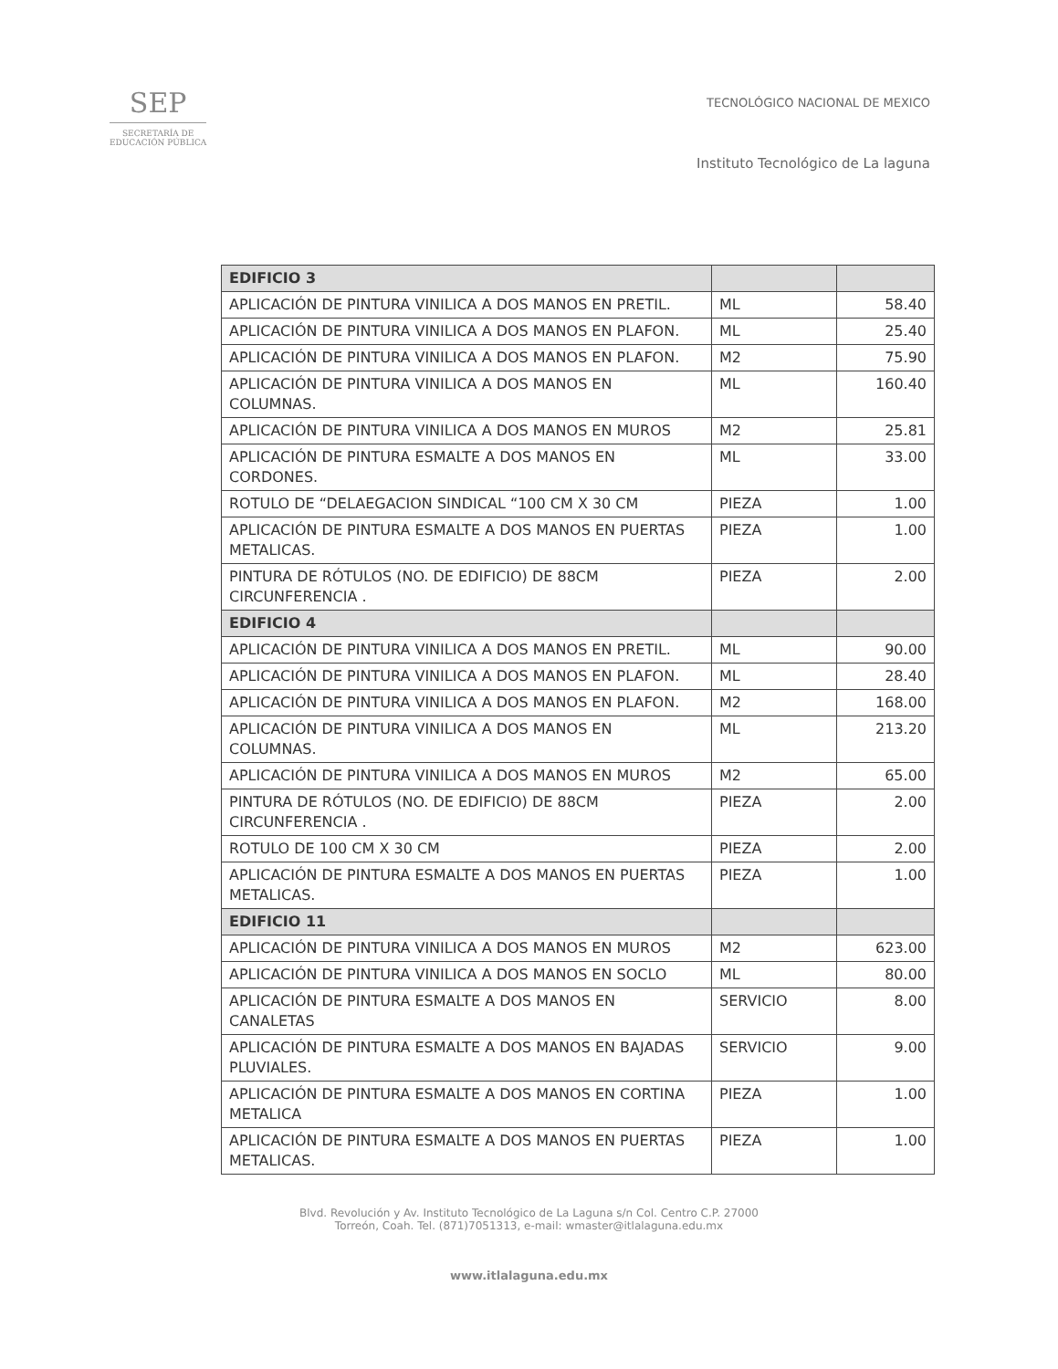SEP
SECRETARÍA DE
EDUCACIÓN PÚBLICA
TECNOLÓGICO NACIONAL DE MEXICO
Instituto Tecnológico de La laguna
| EDIFICIO 3 | | |
| APLICACIÓN DE PINTURA VINILICA A DOS MANOS EN PRETIL. | ML | 58.40 |
| APLICACIÓN DE PINTURA VINILICA A DOS MANOS EN PLAFON. | ML | 25.40 |
| APLICACIÓN DE PINTURA VINILICA A DOS MANOS EN PLAFON. | M2 | 75.90 |
| APLICACIÓN DE PINTURA VINILICA A DOS MANOS EN COLUMNAS. | ML | 160.40 |
| APLICACIÓN DE PINTURA VINILICA A DOS MANOS EN MUROS | M2 | 25.81 |
| APLICACIÓN DE PINTURA ESMALTE A DOS MANOS EN CORDONES. | ML | 33.00 |
| ROTULO DE “DELAEGACION SINDICAL “100 CM X 30 CM | PIEZA | 1.00 |
| APLICACIÓN DE PINTURA ESMALTE A DOS MANOS EN PUERTAS METALICAS. | PIEZA | 1.00 |
| PINTURA DE RÓTULOS (NO. DE EDIFICIO) DE 88CM CIRCUNFERENCIA . | PIEZA | 2.00 |
| EDIFICIO 4 | | |
| APLICACIÓN DE PINTURA VINILICA A DOS MANOS EN PRETIL. | ML | 90.00 |
| APLICACIÓN DE PINTURA VINILICA A DOS MANOS EN PLAFON. | ML | 28.40 |
| APLICACIÓN DE PINTURA VINILICA A DOS MANOS EN PLAFON. | M2 | 168.00 |
| APLICACIÓN DE PINTURA VINILICA A DOS MANOS EN COLUMNAS. | ML | 213.20 |
| APLICACIÓN DE PINTURA VINILICA A DOS MANOS EN MUROS | M2 | 65.00 |
| PINTURA DE RÓTULOS (NO. DE EDIFICIO) DE 88CM CIRCUNFERENCIA . | PIEZA | 2.00 |
| ROTULO DE 100 CM X 30 CM | PIEZA | 2.00 |
| APLICACIÓN DE PINTURA ESMALTE A DOS MANOS EN PUERTAS METALICAS. | PIEZA | 1.00 |
| EDIFICIO 11 | | |
| APLICACIÓN DE PINTURA VINILICA A DOS MANOS EN MUROS | M2 | 623.00 |
| APLICACIÓN DE PINTURA VINILICA A DOS MANOS EN SOCLO | ML | 80.00 |
| APLICACIÓN DE PINTURA ESMALTE A DOS MANOS EN CANALETAS | SERVICIO | 8.00 |
| APLICACIÓN DE PINTURA ESMALTE A DOS MANOS EN BAJADAS PLUVIALES. | SERVICIO | 9.00 |
| APLICACIÓN DE PINTURA ESMALTE A DOS MANOS EN CORTINA METALICA | PIEZA | 1.00 |
| APLICACIÓN DE PINTURA ESMALTE A DOS MANOS EN PUERTAS METALICAS. | PIEZA | 1.00 |
Blvd. Revolución y Av. Instituto Tecnológico de La Laguna s/n Col. Centro C.P. 27000
Torreón, Coah. Tel. (871)7051313, e-mail: wmaster@itlalaguna.edu.mx
www.itlalaguna.edu.mx